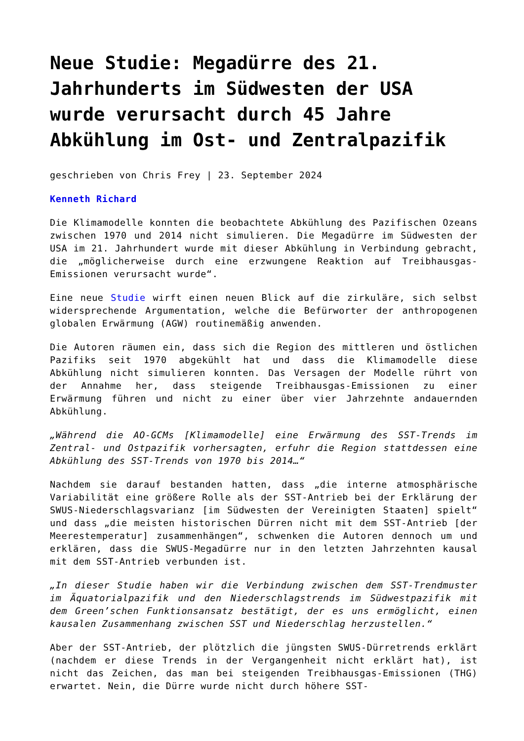Neue Studie: Megadürre des 21. Jahrhunderts im Südwesten der USA wurde verursacht durch 45 Jahre Abkühlung im Ost- und Zentralpazifik
geschrieben von Chris Frey | 23. September 2024
Kenneth Richard
Die Klimamodelle konnten die beobachtete Abkühlung des Pazifischen Ozeans zwischen 1970 und 2014 nicht simulieren. Die Megadürre im Südwesten der USA im 21. Jahrhundert wurde mit dieser Abkühlung in Verbindung gebracht, die „möglicherweise durch eine erzwungene Reaktion auf Treibhausgas-Emissionen verursacht wurde“.
Eine neue Studie wirft einen neuen Blick auf die zirkuläre, sich selbst widersprechende Argumentation, welche die Befürworter der anthropogenen globalen Erwärmung (AGW) routinemäßig anwenden.
Die Autoren räumen ein, dass sich die Region des mittleren und östlichen Pazifiks seit 1970 abgekühlt hat und dass die Klimamodelle diese Abkühlung nicht simulieren konnten. Das Versagen der Modelle rührt von der Annahme her, dass steigende Treibhausgas-Emissionen zu einer Erwärmung führen und nicht zu einer über vier Jahrzehnte andauernden Abkühlung.
„Während die AO-GCMs [Klimamodelle] eine Erwärmung des SST-Trends im Zentral- und Ostpazifik vorhersagten, erfuhr die Region stattdessen eine Abkühlung des SST-Trends von 1970 bis 2014…“
Nachdem sie darauf bestanden hatten, dass „die interne atmosphärische Variabilität eine größere Rolle als der SST-Antrieb bei der Erklärung der SWUS-Niederschlagsvarianz [im Südwesten der Vereinigten Staaten] spielt“ und dass „die meisten historischen Dürren nicht mit dem SST-Antrieb [der Meerestemperatur] zusammenhängen“, schwenken die Autoren dennoch um und erklären, dass die SWUS-Megadürre nur in den letzten Jahrzehnten kausal mit dem SST-Antrieb verbunden ist.
„In dieser Studie haben wir die Verbindung zwischen dem SST-Trendmuster im Äquatorialpazifik und den Niederschlagstrends im Südwestpazifik mit dem Green’schen Funktionsansatz bestätigt, der es uns ermöglicht, einen kausalen Zusammenhang zwischen SST und Niederschlag herzustellen.“
Aber der SST-Antrieb, der plötzlich die jüngsten SWUS-Dürretrends erklärt (nachdem er diese Trends in der Vergangenheit nicht erklärt hat), ist nicht das Zeichen, das man bei steigenden Treibhausgas-Emissionen (THG) erwartet. Nein, die Dürre wurde nicht durch höhere SST-